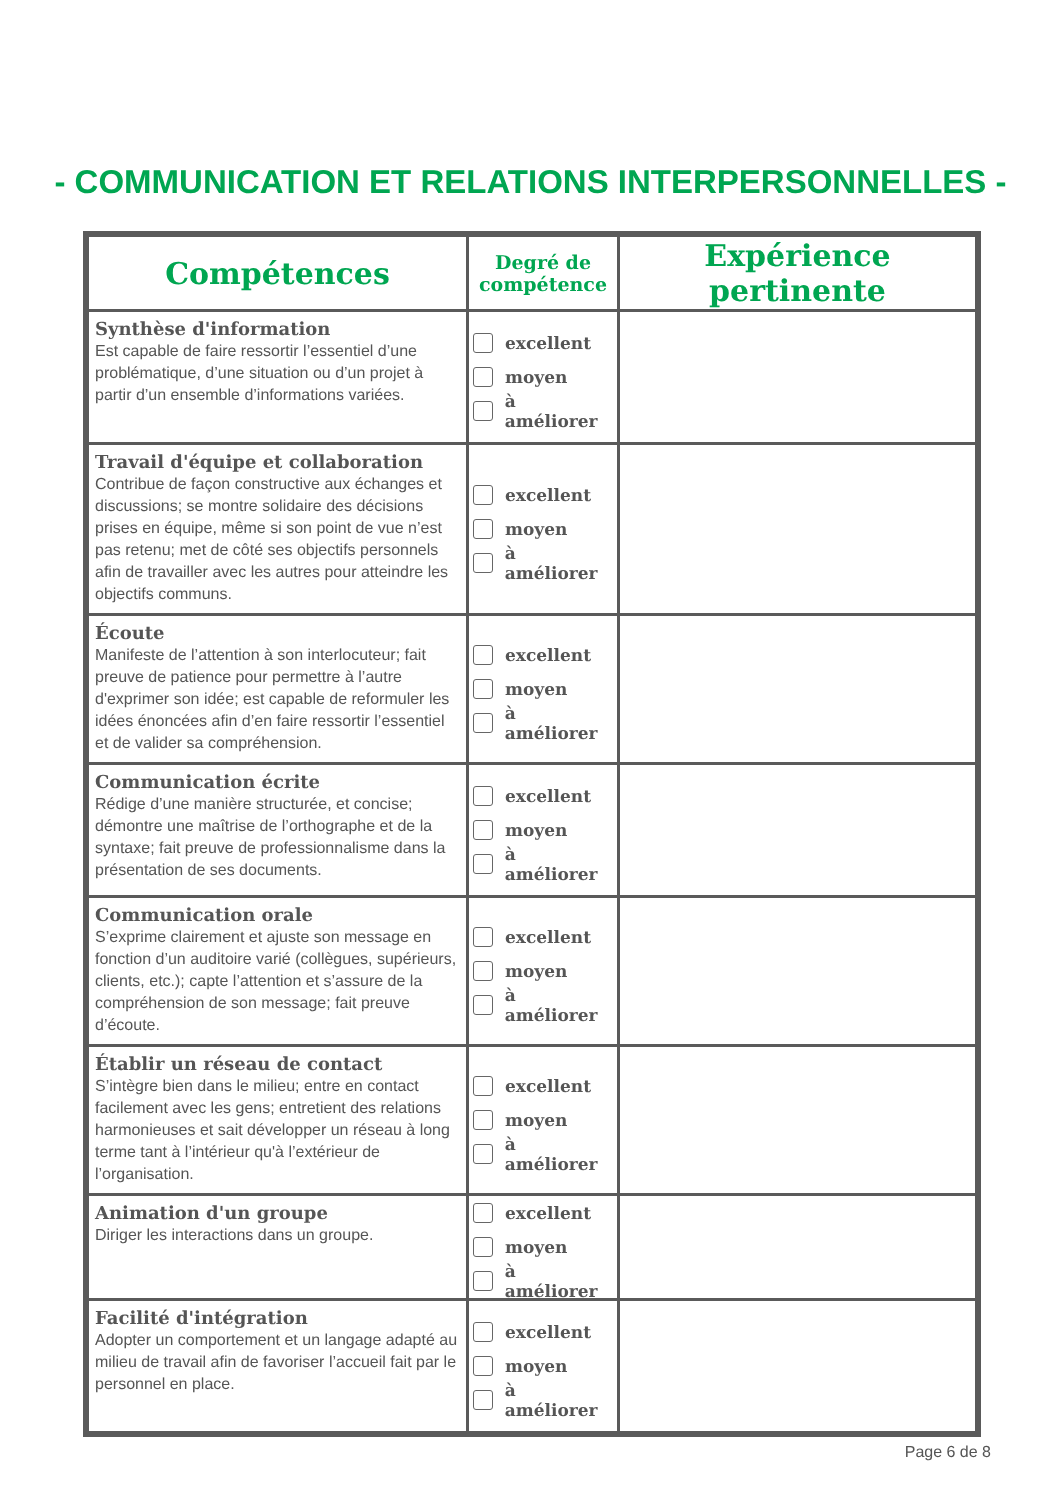- COMMUNICATION ET RELATIONS INTERPERSONNELLES -
| Compétences | Degré de compétence | Expérience pertinente |
| --- | --- | --- |
| Synthèse d'information Est capable de faire ressortir l’essentiel d’une problématique, d’une situation ou d’un projet à partir d’un ensemble d’informations variées. | excellent moyen à améliorer | |
| Travail d'équipe et collaboration Contribue de façon constructive aux échanges et discussions; se montre solidaire des décisions prises en équipe, même si son point de vue n’est pas retenu; met de côté ses objectifs personnels afin de travailler avec les autres pour atteindre les objectifs communs. | excellent moyen à améliorer | |
| Écoute Manifeste de l’attention à son interlocuteur; fait preuve de patience pour permettre à l’autre d'exprimer son idée; est capable de reformuler les idées énoncées afin d’en faire ressortir l’essentiel et de valider sa compréhension. | excellent moyen à améliorer | |
| Communication écrite Rédige d’une manière structurée, et concise; démontre une maîtrise de l’orthographe et de la syntaxe; fait preuve de professionnalisme dans la présentation de ses documents. | excellent moyen à améliorer | |
| Communication orale S’exprime clairement et ajuste son message en fonction d’un auditoire varié (collègues, supérieurs, clients, etc.); capte l’attention et s’assure de la compréhension de son message; fait preuve d’écoute. | excellent moyen à améliorer | |
| Établir un réseau de contact S’intègre bien dans le milieu; entre en contact facilement avec les gens; entretient des relations harmonieuses et sait développer un réseau à long terme tant à l’intérieur qu'à l’extérieur de l’organisation. | excellent moyen à améliorer | |
| Animation d'un groupe Diriger les interactions dans un groupe. | excellent moyen à améliorer | |
| Facilité d'intégration Adopter un comportement et un langage adapté au milieu de travail afin de favoriser l’accueil fait par le personnel en place. | excellent moyen à améliorer | |
Page 6 de 8